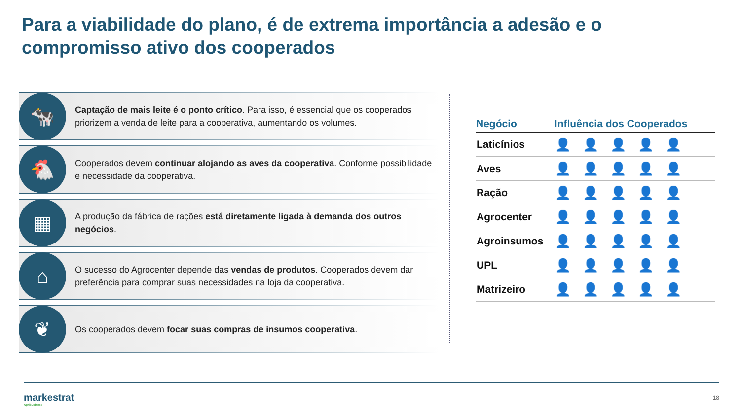Para a viabilidade do plano, é de extrema importância a adesão e o compromisso ativo dos cooperados
🐄
Captação de mais leite é o ponto crítico. Para isso, é essencial que os cooperados priorizem a venda de leite para a cooperativa, aumentando os volumes.
🐔
Cooperados devem continuar alojando as aves da cooperativa. Conforme possibilidade e necessidade da cooperativa.
▦
A produção da fábrica de rações está diretamente ligada à demanda dos outros negócios.
⌂
O sucesso do Agrocenter depende das vendas de produtos. Cooperados devem dar preferência para comprar suas necessidades na loja da cooperativa.
❦
Os cooperados devem focar suas compras de insumos cooperativa.
| Negócio | Influência dos Cooperados |
| --- | --- |
| Laticínios | 👤👤👤👤👤 |
| Aves | 👤👤👤👤 👤 |
| Ração | 👤👤👤👤 👤 |
| Agrocenter | 👤👤👤 👤👤 |
| Agroinsumos | 👤👤👤 👤👤 |
| UPL | 👤👤👤👤👤 |
| Matrizeiro | 👤👤👤👤👤 |
markestrat
Agribusiness
18